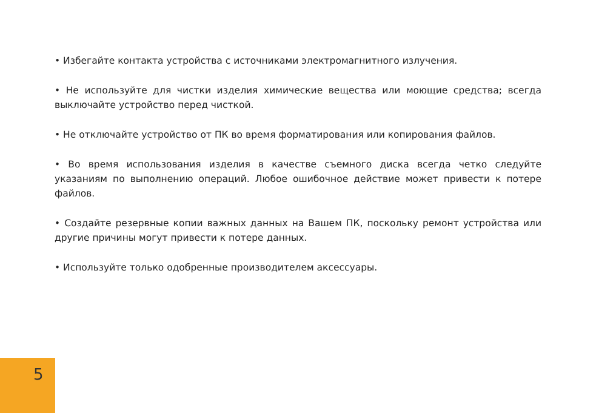• Избегайте контакта устройства с источниками электромагнитного излучения.
• Не используйте для чистки изделия химические вещества или моющие средства; всегда выключайте устройство перед чисткой.
• Не отключайте устройство от ПК во время форматирования или копирования файлов.
• Во время использования изделия в качестве съемного диска всегда четко следуйте указаниям по выполнению операций. Любое ошибочное действие может привести к потере файлов.
• Создайте резервные копии важных данных на Вашем ПК, поскольку ремонт устройства или другие причины могут привести к потере данных.
• Используйте только одобренные производителем аксессуары.
5